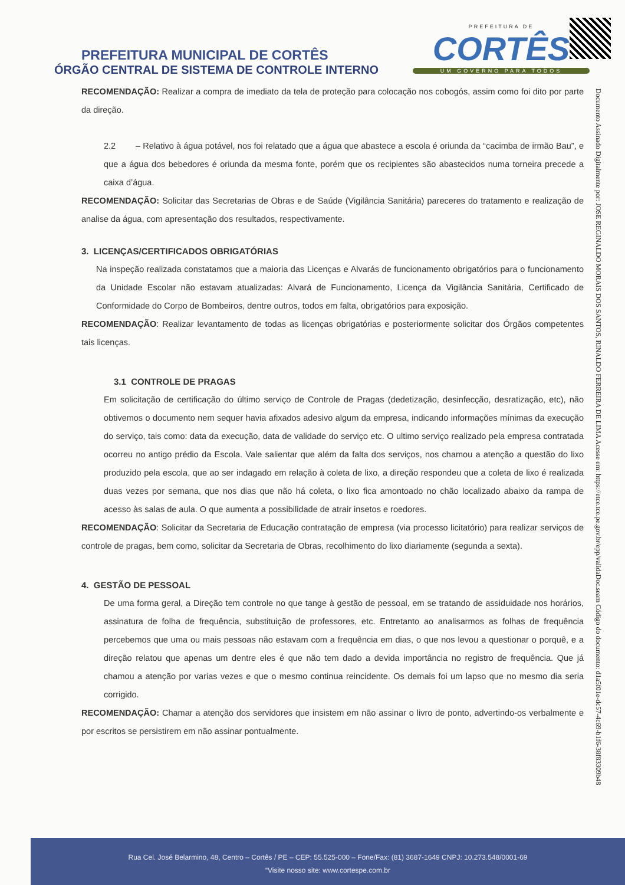PREFEITURA MUNICIPAL DE CORTÊS
ÓRGÃO CENTRAL DE SISTEMA DE CONTROLE INTERNO
PREFEITURA DE
CORTÊS
UM GOVERNO PARA TODOS
Documento Assinado Digitalmente por: JOSE REGINALDO MORAIS DOS SANTOS, RINALDO FERREIRA DE LIMA Acesse em: https://etce.tce.pe.gov.br/epp/validaDoc.seam Código do documento: d1a5f01e-dc57-4c69-b1f6-38f83309b48
RECOMENDAÇÃO: Realizar a compra de imediato da tela de proteção para colocação nos cobogós, assim como foi dito por parte da direção.
2.2 – Relativo à água potável, nos foi relatado que a água que abastece a escola é oriunda da “cacimba de irmão Bau”, e que a água dos bebedores é oriunda da mesma fonte, porém que os recipientes são abastecidos numa torneira precede a caixa d’água.
RECOMENDAÇÃO: Solicitar das Secretarias de Obras e de Saúde (Vigilância Sanitária) pareceres do tratamento e realização de analise da água, com apresentação dos resultados, respectivamente.
3. LICENÇAS/CERTIFICADOS OBRIGATÓRIAS
Na inspeção realizada constatamos que a maioria das Licenças e Alvarás de funcionamento obrigatórios para o funcionamento da Unidade Escolar não estavam atualizadas: Alvará de Funcionamento, Licença da Vigilância Sanitária, Certificado de Conformidade do Corpo de Bombeiros, dentre outros, todos em falta, obrigatórios para exposição.
RECOMENDAÇÃO: Realizar levantamento de todas as licenças obrigatórias e posteriormente solicitar dos Órgãos competentes tais licenças.
3.1 CONTROLE DE PRAGAS
Em solicitação de certificação do último serviço de Controle de Pragas (dedetização, desinfecção, desratização, etc), não obtivemos o documento nem sequer havia afixados adesivo algum da empresa, indicando informações mínimas da execução do serviço, tais como: data da execução, data de validade do serviço etc. O ultimo serviço realizado pela empresa contratada ocorreu no antigo prédio da Escola. Vale salientar que além da falta dos serviços, nos chamou a atenção a questão do lixo produzido pela escola, que ao ser indagado em relação à coleta de lixo, a direção respondeu que a coleta de lixo é realizada duas vezes por semana, que nos dias que não há coleta, o lixo fica amontoado no chão localizado abaixo da rampa de acesso às salas de aula. O que aumenta a possibilidade de atrair insetos e roedores.
RECOMENDAÇÃO: Solicitar da Secretaria de Educação contratação de empresa (via processo licitatório) para realizar serviços de controle de pragas, bem como, solicitar da Secretaria de Obras, recolhimento do lixo diariamente (segunda a sexta).
4. GESTÃO DE PESSOAL
De uma forma geral, a Direção tem controle no que tange à gestão de pessoal, em se tratando de assiduidade nos horários, assinatura de folha de frequência, substituição de professores, etc. Entretanto ao analisarmos as folhas de frequência percebemos que uma ou mais pessoas não estavam com a frequência em dias, o que nos levou a questionar o porquê, e a direção relatou que apenas um dentre eles é que não tem dado a devida importância no registro de frequência. Que já chamou a atenção por varias vezes e que o mesmo continua reincidente. Os demais foi um lapso que no mesmo dia seria corrigido.
RECOMENDAÇÃO: Chamar a atenção dos servidores que insistem em não assinar o livro de ponto, advertindo-os verbalmente e por escritos se persistirem em não assinar pontualmente.
Rua Cel. José Belarmino, 48, Centro – Cortês / PE – CEP: 55.525-000 – Fone/Fax: (81) 3687-1649 CNPJ: 10.273.548/0001-69
“Visite nosso site: www.cortespe.com.br